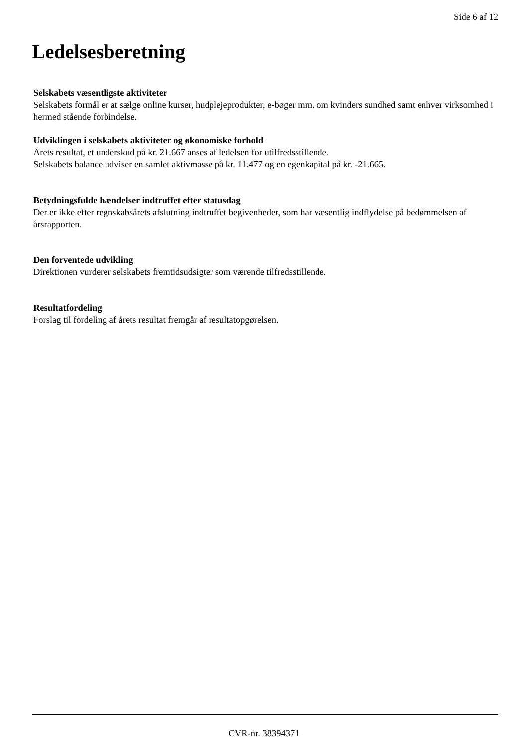Side 6 af 12
Ledelsesberetning
Selskabets væsentligste aktiviteter
Selskabets formål er at sælge online kurser, hudplejeprodukter, e-bøger mm. om kvinders sundhed samt enhver virksomhed i hermed stående forbindelse.
Udviklingen i selskabets aktiviteter og økonomiske forhold
Årets resultat, et underskud på kr. 21.667 anses af ledelsen for utilfredsstillende.
Selskabets balance udviser en samlet aktivmasse på kr. 11.477 og en egenkapital på kr. -21.665.
Betydningsfulde hændelser indtruffet efter statusdag
Der er ikke efter regnskabsårets afslutning indtruffet begivenheder, som har væsentlig indflydelse på bedømmelsen af årsrapporten.
Den forventede udvikling
Direktionen vurderer selskabets fremtidsudsigter som værende tilfredsstillende.
Resultatfordeling
Forslag til fordeling af årets resultat fremgår af resultatopgørelsen.
CVR-nr. 38394371